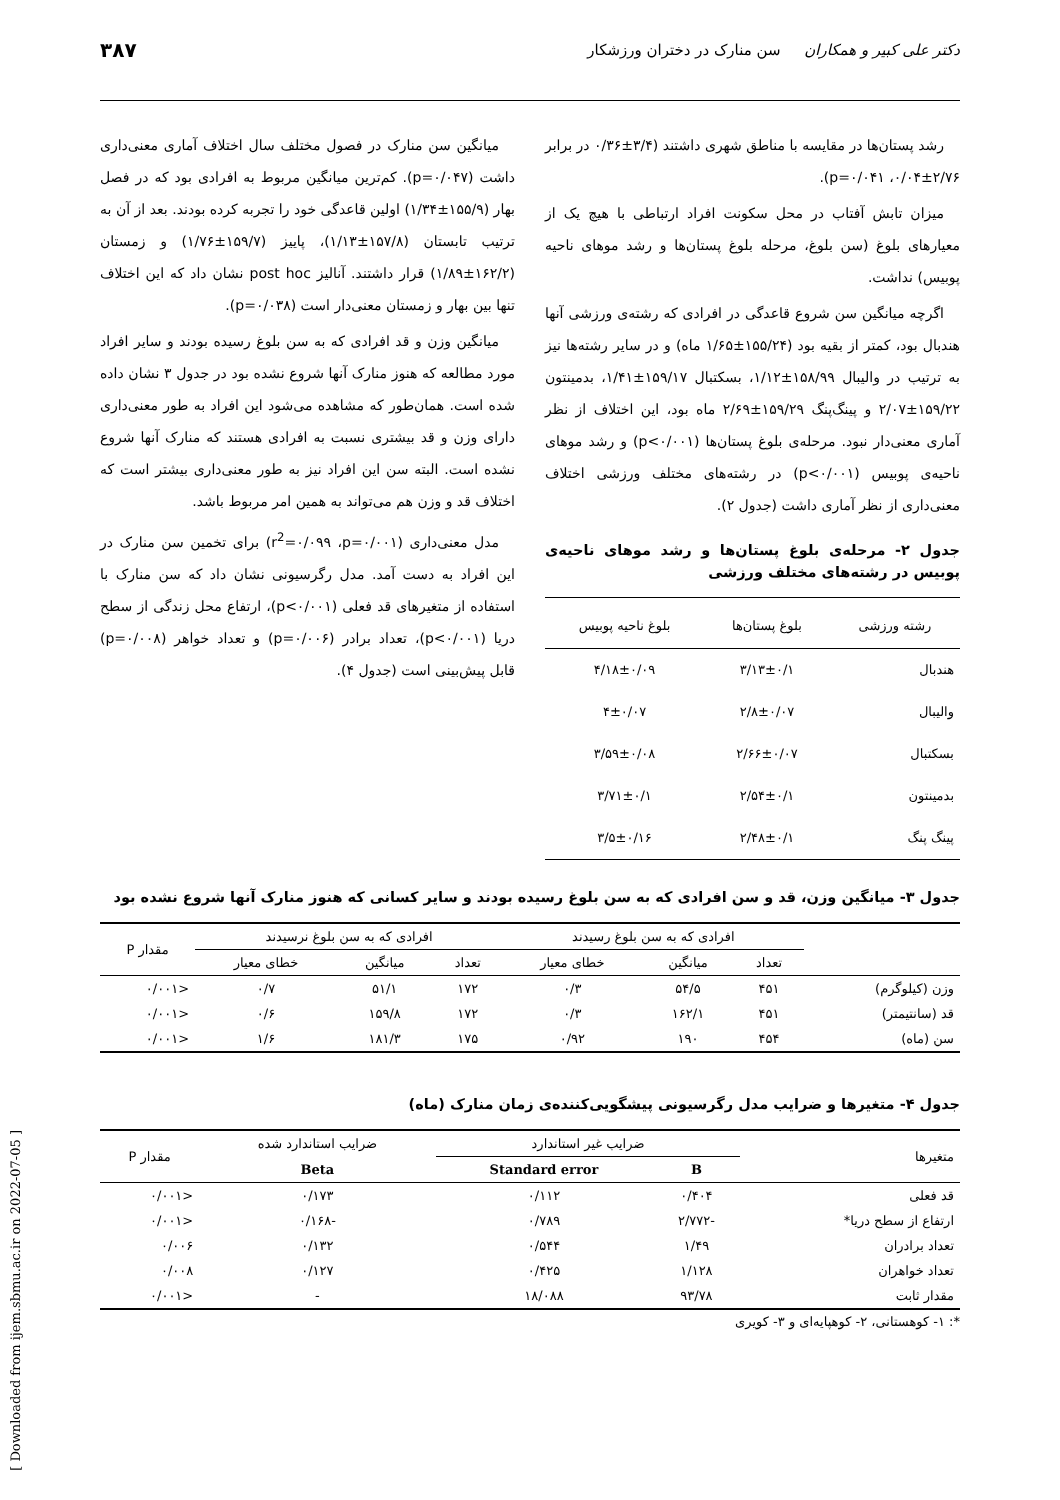دکتر علی کبیر و همکاران سن منارک در دختران ورزشکار ۳۸۷
رشد پستان‌ها در مقایسه با مناطق شهری داشتند (۳/۴±۰/۳۶ در برابر ۲/۷۶±۰/۰۴، p=۰/۰۴۱).
میزان تابش آفتاب در محل سکونت افراد ارتباطی با هیچ یک از معیارهای بلوغ (سن بلوغ، مرحله بلوغ پستان‌ها و رشد موهای ناحیه پوبیس) نداشت.
اگرچه میانگین سن شروع قاعدگی در افرادی که رشته‌ی ورزشی آنها هندبال بود، کمتر از بقیه بود (۱۵۵/۲۴±۱/۶۵ ماه) و در سایر رشته‌ها نیز به ترتیب در والیبال ۱۵۸/۹۹±۱/۱۲، بسکتبال ۱۵۹/۱۷±۱/۴۱، بدمینتون ۱۵۹/۲۲±۲/۰۷ و پینگ‌پنگ ۱۵۹/۲۹±۲/۶۹ ماه بود، این اختلاف از نظر آماری معنی‌دار نبود. مرحله‌ی بلوغ پستان‌ها (p<۰/۰۰۱) و رشد موهای ناحیه‌ی پوبیس (p<۰/۰۰۱) در رشته‌های مختلف ورزشی اختلاف معنی‌داری از نظر آماری داشت (جدول ۲).
جدول ۲- مرحله‌ی بلوغ پستان‌ها و رشد موهای ناحیه‌ی پوبیس در رشته‌های مختلف ورزشی
| رشته ورزشی | بلوغ پستان‌ها | بلوغ ناحیه پوبیس |
| --- | --- | --- |
| هندبال | ۳/۱۳±۰/۱ | ۴/۱۸±۰/۰۹ |
| والیبال | ۲/۸±۰/۰۷ | ۴±۰/۰۷ |
| بسکتبال | ۲/۶۶±۰/۰۷ | ۳/۵۹±۰/۰۸ |
| بدمینتون | ۲/۵۴±۰/۱ | ۳/۷۱±۰/۱ |
| پینگ پنگ | ۲/۴۸±۰/۱ | ۳/۵±۰/۱۶ |
میانگین سن منارک در فصول مختلف سال اختلاف آماری معنی‌داری داشت (p=۰/۰۴۷). کم‌ترین میانگین مربوط به افرادی بود که در فصل بهار (۱۵۵/۹±۱/۳۴) اولین قاعدگی خود را تجربه کرده بودند. بعد از آن به ترتیب تابستان (۱۵۷/۸±۱/۱۳)، پاییز (۱۵۹/۷±۱/۷۶) و زمستان (۱۶۲/۲±۱/۸۹) قرار داشتند. آنالیز post hoc نشان داد که این اختلاف تنها بین بهار و زمستان معنی‌دار است (p=۰/۰۳۸).
میانگین وزن و قد افرادی که به سن بلوغ رسیده بودند و سایر افراد مورد مطالعه که هنوز منارک آنها شروع نشده بود در جدول ۳ نشان داده شده است. همان‌طور که مشاهده می‌شود این افراد به طور معنی‌داری دارای وزن و قد بیشتری نسبت به افرادی هستند که منارک آنها شروع نشده است. البته سن این افراد نیز به طور معنی‌داری بیشتر است که اختلاف قد و وزن هم می‌تواند به همین امر مربوط باشد.
مدل معنی‌داری (r<sup>2</sup>=۰/۰۹۹ ،p=۰/۰۰۱) برای تخمین سن منارک در این افراد به دست آمد. مدل رگرسیونی نشان داد که سن منارک با استفاده از متغیرهای قد فعلی (p<۰/۰۰۱)، ارتفاع محل زندگی از سطح دریا (p<۰/۰۰۱)، تعداد برادر (p=۰/۰۰۶) و تعداد خواهر (p=۰/۰۰۸) قابل پیش‌بینی است (جدول ۴).
جدول ۳- میانگین وزن، قد و سن افرادی که به سن بلوغ رسیده بودند و سایر کسانی که هنوز منارک آنها شروع نشده بود
| | افرادی که به سن بلوغ رسیدند | | | افرادی که به سن بلوغ نرسیدند | | | مقدار P |
| --- | --- | --- | --- | --- | --- | --- | --- |
| | تعداد | میانگین | خطای معیار | تعداد | میانگین | خطای معیار | |
| وزن (کیلوگرم) | ۴۵۱ | ۵۴/۵ | ۰/۳ | ۱۷۲ | ۵۱/۱ | ۰/۷ | <۰/۰۰۱ |
| قد (سانتیمتر) | ۴۵۱ | ۱۶۲/۱ | ۰/۳ | ۱۷۲ | ۱۵۹/۸ | ۰/۶ | <۰/۰۰۱ |
| سن (ماه) | ۴۵۴ | ۱۹۰ | ۰/۹۲ | ۱۷۵ | ۱۸۱/۳ | ۱/۶ | <۰/۰۰۱ |
جدول ۴- متغیرها و ضرایب مدل رگرسیونی پیشگویی‌کننده‌ی زمان منارک (ماه)
| متغیرها | ضرایب غیر استاندارد | | ضرایب استاندارد شده | مقدار P |
| --- | --- | --- | --- | --- |
| | B | Standard error | Beta | |
| قد فعلی | ۰/۴۰۴ | ۰/۱۱۲ | ۰/۱۷۳ | <۰/۰۰۱ |
| ارتفاع از سطح دریا* | -۲/۷۷۲ | ۰/۷۸۹ | -۰/۱۶۸ | <۰/۰۰۱ |
| تعداد برادران | ۱/۴۹ | ۰/۵۴۴ | ۰/۱۳۲ | ۰/۰۰۶ |
| تعداد خواهران | ۱/۱۲۸ | ۰/۴۲۵ | ۰/۱۲۷ | ۰/۰۰۸ |
| مقدار ثابت | ۹۳/۷۸ | ۱۸/۰۸۸ | - | <۰/۰۰۱ |
*: ۱- کوهستانی، ۲- کوهپایه‌ای و ۳- کویری
[ Downloaded from ijem.sbmu.ac.ir on 2022-07-05 ]